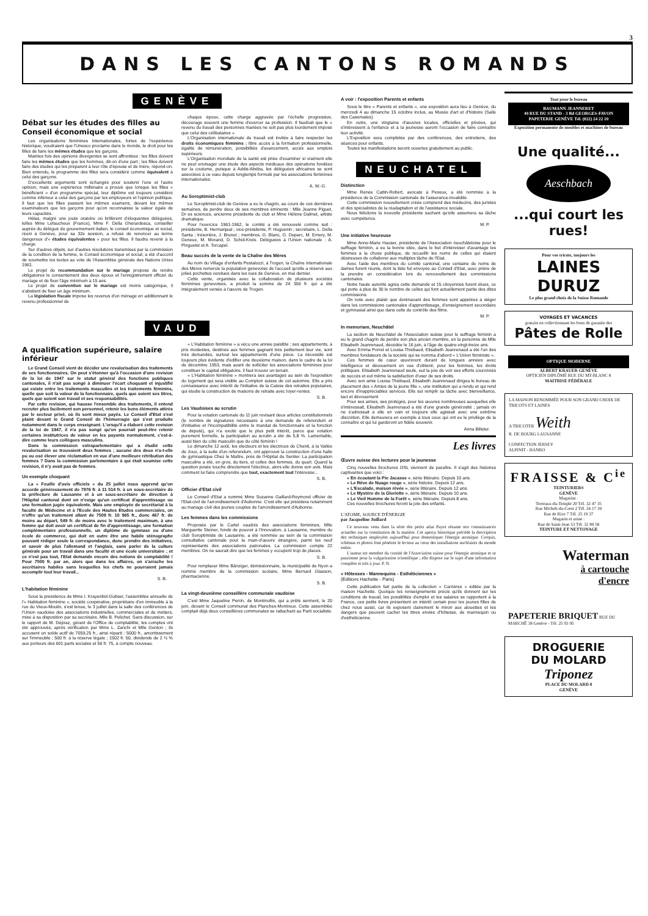3
DANS LES CANTONS ROMANDS
GENÈVE
Débat sur les études des filles au Conseil économique et social
Les organisations féminines internationales, fortes de l'expérience historique, voudraient que l'Unesco proclame dans le monde, le droit pour les filles de faire les mêmes études que les garçons.
Maintes fois des opinions divergentes se sont affrontées : les filles doivent faire les mêmes études que les hommes, dit-on d'une part ; les filles doivent faire des études qui les préparent à leur rôle d'épouse et de mère, répond-on. Bien entendu, le programme des filles sera considéré comme équivalent à celui des garçons.
D'excellents arguments sont échangés pour soutenir l'une et l'autre opinion, mais une expérience millénaire a prouvé que lorsque les filles « bénéficient » d'un programme spécial, leur diplôme est toujours considéré comme inférieur à celui des garçons par les employeurs et l'opinion publique. Il faut que les filles passent les mêmes examens, devant les mêmes examinateurs que les garçons pour qu'on reconnaisse la valeur égale de leurs capacités.
Hélas, malgré une joute oratoire où brillèrent d'éloquentes déléguées, telles Mme Lefaucheux (France), Mme F. Della Gherardesca, conseiller auprès du délégué du gouvernement italien, le conseil économique et social, réuni à Genève, pour sa 32e session, a refusé de renoncer au terme dangereux d'« études équivalentes » pour les filles. Il faudra revenir à la charge.
Sur d'autres objets, sur d'autres résolutions transmises par la commission de la condition de la femme, le Conseil économique et social, a été d'accord de soumettre les textes au vote de l'Assemblée générale des Nations Unies 1961.
Le projet de recommandation sur le mariage propose de rendre obligatoires le consentement des deux époux et l'enregistrement officiel du mariage et de fixer l'âge minimum à 15 ans.
Le projet de convention sur le mariage est moins catégorique, il s'abstient de fixer un âge minimum.
La législation fiscale impose les revenus d'un ménage en additionnant le revenu professionnel de
chaque époux, cette charge aggravée par l'échelle progressive, décourage souvent une femme d'exercer sa profession. Il faudrait que le « revenu du travail des personnes mariées ne soit pas plus lourdement imposé que celui des célibataires ».
L'Organisation internationale du travail est invitée à faire respecter les droits économiques féminins : libre accès à la formation professionnelle, égalité de rémunération, possibilités d'avancement, accès aux emplois supérieurs.
L'Organisation mondiale de la santé est priée d'examiner si vraiment elle ne peut envisager une étude des aspects médicaux des opérations fondées sur la coutume, puisque à Addis-Abéba, les déléguées africaines se sont associées à ce vœu depuis longtemps formulé par les associations féminines internationales.
A. W.-G.
Au Soroptimist-club
Le Soroptimist-club de Genève a eu le chagrin, au cours de ces dernières semaines, de perdre deux de ses membres éminents : Mlle Jeanne Piguet, Dr es sciences, ancienne présidente du club et Mme Hélène Dalmet, artiste dramatique.
Pour l'exercice 1961-1962, le comité a été renouvelé comme suit : présidente, B. Hermanjeat ; vice-présidente, P. Huguenin ; secrétaire, L. Della Santa ; trésorière, J. Brunet ; membres, G. Blanc, G. Duparc, M. Emery, M. Geneux, M. Morand, D. Schid-Kreis. Déléguées à l'Union nationale : A. Pinguelet et A. Torcapel.
Beau succès de la vente de la Chaîne des Mères
Au nom du Village d'enfants Pestalozzi, à Trogen, la Chaîne internationale des Mères remercie la population genevoise de l'accueil qu'elle a réservé aux jolies pochettes vendues dans les rues de Genève, en mai dernier.
Cette vente, organisée avec la collaboration de plusieurs sociétés féminines genevoises, a produit la somme de 24 350 fr. qui a été intégralement versée à l'œuvre de Trogen.
VAUD
A qualification supérieure, salaire inférieur
Le Grand Conseil vient de décider une revalorisation des traitements de ses fonctionnaires. On peut s'étonner qu'à l'occasion d'une revision de la loi de 1947 sur le statut général des fonctions publiques cantonales, il n'ait pas songé à diminuer l'écart choquant et injustifié qui existe entre les traitements masculins et les traitements féminins, quelle que soit la valeur de la fonctionnaire, quels que soient ses titres, quels que soient son travail et ses responsabilités.
Par cette revision, qui hausse l'ensemble des traitements, il entend recruter plus facilement son personnel, retenir les bons éléments attirés par le secteur privé, où ils sont mieux payés. Le Conseil d'Etat s'est plaint devant le Grand Conseil de l'hémorragie qui s'est produite notamment dans le corps enseignant. L'orsqu'il a élaboré cette revision de la loi de 1947, il n'a pas songé qu'on pourrait peut-être retenir certaines institutrices de valeur en les payants normalement, c'est-à-dire comme leurs collègues masculins.
Dans la commission extraparlementaire qui a étudié cette revalorisation se trouvaient deux femmes ; aucune des deux n'a-t-elle pu ou osé élever une réclamation en vue d'une meilleure rétribution des femmes ? Dans la commission parlementaire à qui était soumise cette revision, il n'y avait pas de femmes.
Un exemple choquant
La « Feuille d'avis officiels » du 25 juillet nous apprend qu'on accorde généreusement de 7976 fr. à 11 514 fr. à un sous-secrétaire de la préfecture de Lausanne et à un sous-secrétaire de direction à l'Hôpital cantonal dont on n'exige qu'un certificat d'apprentissage ou une formation jugée équivalente. Mais une employée de secrétariat à la faculté de Médecine et à l'Ecole des Hautes Etudes commerciales, on n'offre qu'un traitement allant de 7509 fr. 10 965 fr., donc 467 fr. de moins au départ, 549 fr. de moins avec le traitement maximum, à une femme qui doit avoir un certificat de fin d'apprentissage, une formation complémentaire professionnelle, un diplôme de gymnase ou d'une école de commerce, qui doit en outre être une habile sténographe pouvant rédiger seule la correspondance, donc prendre des initiatives, et savoir de plus l'allemand et l'anglais, sans parler de la culture générale pour un travail dans une faculté et une école universitaire ; et ce n'est pas tout, l'Etat demande encore des notions de comptabilité ! Pour 7500 fr. par an, alors que dans les affaires, on s'arrache les secrétaires habiles sans lesquelles les chefs ne pourraient jamais accomplir tout leur travail...
S. B.
L'habitation féminine
Sous la présidence de Mme I. Krayenbül-Gubser, l'assemblée annuelle de l'« Habitation féminine », société coopérative, propriétaire d'un immeuble à la rue du Vieux-Moulin, s'est tenue, le 3 juillet dans la salle des conférences de l'Union vaudoise des associations industrielles, commerciales et de métiers, mise à sa disposition par sa secrétaire, Mlle B. Pelichet. Sans discussion, sur le rapport de M. Dépraz, gérant de l'Office de comptabilité, les comptes ont été approuvés, après vérification par Mme L. Zanchi et Mlle Genton ; ils accusent un solde actif de 7059,25 fr., ainsi réparti : 5000 fr., amortissement sur l'immeuble ; 500 fr. à la réserve légale ; 1502 fr. 50, dividende de 2 ½ % aux porteurs des 601 parts sociales et 56 fr. 75, à compte nouveau.
« L'Habitation féminine » a vécu une année paisible ; ses appartements, à prix modestes, destinés aux femmes gagnant très petitement leur vie, sont très demandés, surtout les appartements d'une pièce. La nécessité est toujours plus évidente d'édifier une deuxième maison, dans le cadre de la loi de décembre 1953, mais avant de solliciter les associations féminines pour constituer le capital obligatoire, il faut trouver un terrain.
« L'Habitation féminine » montrera ses avantages au sein de l'exposition du logement qui sera visible au Comptoir suisse de cet automne. Elle a pris connaissance avec intérêt de l'initiative de la Caisse des retraites populaires, qui étudie la construction de maisons de retraite avec loyer-rentes.
S. B.
Les Vaudoises au scrutin
Pour la votation cantonale du 11 juin revisant deux articles constitutionnels (le nombre de signatures nécessaire à une demande de referendum et d'initiative et l'incompatibilité entre le mandat de fonctionnaire et la fonction de député), qui n'a excité que le plus petit intérêt, parce que votation purement formelle, la participation au scrutin a été de 5,8 %. Lamentable, aussi bien du côté masculin que du côté féminin !
Le dimanche 12 août, les électeurs et les électrices de Chenit, à la Vallée de Joux, à la suite d'un referendum, ont approuvé la construction d'une halle de gymnastique Chez le Maître, près de l'Hôpital du Sentier. La participation masculine a été, en gros, du tiers, et celles des femmes, du quart. Quand la question posée touche directement l'électrice, alors elle donne son avis. Mais comment lui faire comprendre que tout, exactement tout l'intéresse...
S. B.
Officier d'Etat civil
Le Conseil d'Etat a nommé Mme Suzanne Gaillard-Reymond officier de l'Etat-civil de l'arrondissement d'Aubonne. C'est elle qui présidera notamment au mariage civil des jeunes couples de l'arrondissement d'Aubonne.
Les femmes dans les commissions
Proposée par le Cartel vaudois des associations féminines, Mlle Marguerite Steiner, fondé de pouvoir à l'Innovation, à Lausanne, membre du club Soroptimiste de Lausanne, a été nommée au sein de la commission consultative cantonale pour la main-d'œuvre étrangère, parmi les neuf représentants des associations patronales. La commission compte 22 membres. On ne saurait dire que les femmes y occupent trop de places.
S. B.
Pour remplacer Mme Bänziger, démissionnaire, la municipalité de Nyon a nommé membre de la commission scolaire, Mme Bernard Glasson, pharmacienne.
S. B.
La vingt-deuxième conseillère communale vaudoise
C'est Mme Jaqueline Perrin, de Montmollin, qui a prêté serment, le 20 juin, devant le Conseil communal des Planches-Montreux. Cette assemblée comptait déjà deux conseillères communales se rattachant au Parti socialiste.
A voir : l'exposition Parents et enfants
Sous le titre « Parents et enfants », une exposition aura lieu à Genève, du mercredi 4 au dimanche 15 octobre inclus, au Musée d'art et d'histoire (Salle des Casemates).
En outre, une vingtaine d'œuvres locales, officielles et privées, qui s'intéressent à l'enfance et à la jeunesse auront l'occasion de faire connaître leur activité.
L'Exposition sera complétée par des conférences, des entretiens, des séances pour enfants.
Toutes les manifestations seront ouvertes gratuitement au public.
NEUCHATEL
Distinction
Mme Renée Cattin-Robert, avocate à Peseux, a été nommée à la présidence de la Commission cantonale de l'assurance-invalidité.
Cette commission nouvellement créée comprend des médecins, des juristes et des spécialistes de la réadaptation et de l'assistance sociale.
Nous félicitons la nouvelle présidente sachant qu'elle assumera sa tâche avec compétence.
M. P.
Une initiative heureuse
Mme Anne-Marie Hauser, présidente de l'Association neuchâteloise pour le suffrage féminin, a eu la bonne idée, dans le but d'intéresser d'avantage les femmes à la chose publique, de recueillir les noms de celles qui étaient désireuses de collaborer aux multiples tâche de l'Etat.
Avec l'aide des membres du comité cantonal, une centaine de noms de dames furent réunis, dont la liste fut envoyée au Conseil d'Etat, avec prière de la prendre en considération lors du renouvellement des commissions cantonales.
Notre haute autorité agréa cette demande et 15 citoyennes furent élues, ce qui porte à plus de 30 le nombre de celles qui font actuellement partie des dites commissions.
On note avec plaisir que dorénavant des femmes sont appelées à siéger dans les commissions cantonales d'apprentissage, d'enseignement secondaire et gymnasial ainsi que dans celle du contrôle des films.
M. P.
In memoriam, Neuchâtel
La section de Neuchâtel de l'Association suisse pour le suffrage féminin a eu le grand chagrin de perdre son plus ancien membre, en la personne de Mlle Elisabeth Jeanrenaud, décédée le 16 juin, à l'âge de quatre-vingt-treize ans.
Avec Emma Porret et Louisa Thiébaud, Elisabeth Jeanrenaud a été l'un des membres fondateurs de la société qui se nomma d'abord « L'Union féministe ».
Ces femmes de cœur œuvrèrent durant de longues années avec intelligence et dévouement en vue d'obtenir, pour les femmes, les droits politiques. Elisabeth Jeanrenaud seule, eut la joie de voir ses efforts couronnés de succès et eut même la satisfaction d'user de ses droits.
Avec son amie Louisa Thiébaud, Elisabeth Jeanrenaud dirigea le bureau de placement des « Amies de la jeune fille », une institution qui a rendu et qui rend encore d'inappréciables services. Elle sut remplir sa tâche avec bienveillance, tact et dévouement
Pour ses amies, ses protégés, pour les œuvres nombreuses auxquelles elle s'intéressait, Elisabeth Jeanrenaud a été d'une grande générosité ; jamais on ne s'adressait à elle en vain et toujours elle agissait avec une extrême discrétion. Elle demeurera en exemple à tous ceux qui ont eu le privilège de la connaître et qui lui garderont un fidèle souvenir.
Anna Billeter.
Les livres
Œuvre suisse des lectures pour la jeunesse
Cinq nouvelles brochures OSL viennent de paraître. Il s'agit des histoires captivantes que voici :
« En écoutant la Pie Jacasse », série littéraire. Depuis 10 ans.
« Le Rêve de Nuage rouge », série histoire. Depuis 12 ans.
« L'Escalade, maison rêvée », série littéraire. Depuis 12 ans.
« Le Mystère de la Gloriette », série littéraire. Depuis 10 ans.
« Le Vieil Homme de la Forêt », série littéraire. Depuis 8 ans.
Ces nouvelles brochures feront la joie des enfants.
L'ATOME, SOURCE D'ÉNERGIE
par Jacqueline Juillard
Ce nouveau venu dans la série des petits atlas Payot résume nos connaissances actuelles sur la constitution de la matière. Cet aperçu historique précède la description des techniques employées aujourd'hui pour domestiquer l'énergie atomique. Croquis, schémas et photos font pénétrer le lecteur au cœur des installations nucléaires du monde entier.
L'auteur est membre du comité de l'Association suisse pour l'énergie atomique et se passionne pour la vulgarisation scientifique ; elle dispose sur le sujet d'une information complète et très à jour. P. N.
« Hôtesses - Mannequins - Esthéticiennes »
(Editions Hachette - Paris)
Cette publication fait partie de la collection « Carrières » éditée par la maison Hachette. Quoique les renseignements précis qu'ils donnent sur les conditions de travail, les possiblités d'emploi et les salaires se rapportent à la France, ces petits livres présentent un intérêt certain pour les jeunes filles de chez nous aussi, car ils exposent clairement le miroir aux alouettes et les dangers que peuvent cacher les titres enviés d'hôtesse, de mannequin ou d'esthéticienne.
Tout pour le bureau
BAUMANN-JEANNERET
49 RUE DU STAND - 3 Bd GEORGES-FAVON
PAPETERIE GENÈVE Tél. (022) 24 22 10
Exposition permanente de meubles et machines de bureau
Une qualité...
Aeschbach
...qui court les rues!
Pour vos tricots, toujours les
LAINES DURUZ
Le plus grand choix de la Suisse Romande
VOYAGES ET VACANCES
gratuits en collectionnant les bons de garantie des
Pâtes de Rolle
OPTIQUE MODERNE
ALBERT KRAUER GENÈVE
OPTICIEN DIPLÔMÉ RUE DU MT-BLANC 8
MAITRISE FÉDÉRALE
LA MAISON RENOMMÉE POUR SON GRAND CHOIX DE TRICOTS ET LAINES
A TRICOTER Weith
R. DE BOURG LAUSANNE
CONFECTION JERSEY
ALPINIT - HANRO
FRAISSE & C<sup>ie</sup>
TEINTURIERS
GENÈVE
Magasins :
Terreaux-du-Temple 20 Tél. 32 47 35
Rue Micheli-du-Crest 2 Tél. 24 17 39
Rue de Rive 7 Tél. 25 19 37
Magasin et usine :
Rue de Saint-Jean 53 Tél. 32 89 58
TEINTURE ET NETTOYAGE
Waterman
à cartouche
d'encre
PAPETERIE BRIQUET RUE DU MARCHÉ 38 Genève - Tél. 25 93 95
DROGUERIE
DU MOLARD
Triponez
PLACE DU MOLARD 8
GENÈVE